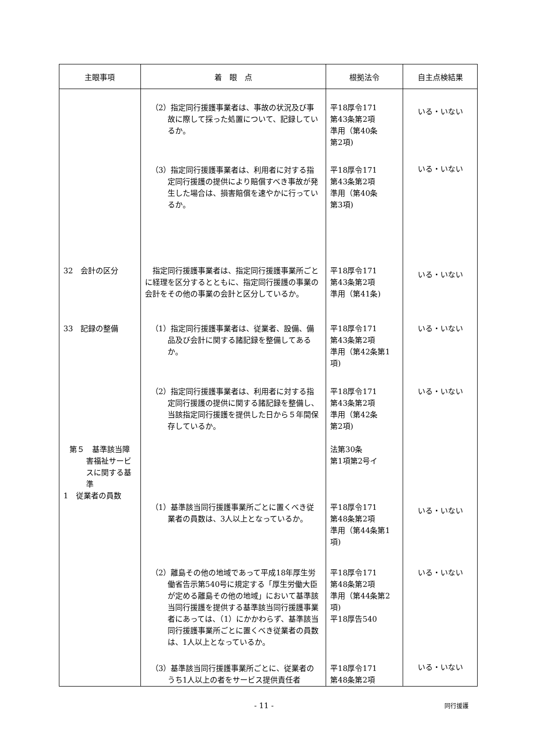| 主眼事項 | 着 眼 点 | 根拠法令 | 自主点検結果 |
| --- | --- | --- | --- |
| | （2）指定同行援護事業者は、事故の状況及び事故に際して採った処置について、記録しているか。 | 平18厚令171 第43条第2項 準用（第40条 第2項) | いる・いない |
| | （3）指定同行援護事業者は、利用者に対する指定同行援護の提供により賠償すべき事故が発生した場合は、損害賠償を速やかに行っているか。 | 平18厚令171 第43条第2項 準用（第40条 第3項) | いる・いない |
| 32 会計の区分 | 指定同行援護事業者は、指定同行援護事業所ごとに経理を区分するとともに、指定同行援護の事業の会計をその他の事業の会計と区分しているか。 | 平18厚令171 第43条第2項 準用（第41条) | いる・いない |
| 33 記録の整備 | （1）指定同行援護事業者は、従業者、設備、備品及び会計に関する諸記録を整備してあるか。 | 平18厚令171 第43条第2項 準用（第42条第1 項) | いる・いない |
| | （2）指定同行援護事業者は、利用者に対する指定同行援護の提供に関する諸記録を整備し、当該指定同行援護を提供した日から５年間保存しているか。 | 平18厚令171 第43条第2項 準用（第42条 第2項) | いる・いない |
| 第５ 基準該当障害福祉サービスに関する基準 1 従業者の員数 | （1）基準該当同行援護事業所ごとに置くべき従業者の員数は、3人以上となっているか。 | 法第30条 第1項第2号イ 平18厚令171 第48条第2項 準用（第44条第1 項) | いる・いない |
| | （2）離島その他の地域であって平成18年厚生労働省告示第540号に規定する「厚生労働大臣が定める離島その他の地域」において基準該当同行援護を提供する基準該当同行援護事業者にあっては、（1）にかかわらず、基準該当同行援護事業所ごとに置くべき従業者の員数は、1人以上となっているか。 | 平18厚令171 第48条第2項 準用（第44条第2 項) 平18厚告540 | いる・いない |
| | （3）基準該当同行援護事業所ごとに、従業者のうち1人以上の者をサービス提供責任者 | 平18厚令171 第48条第2項 | いる・いない |
- 11 - 同行援護